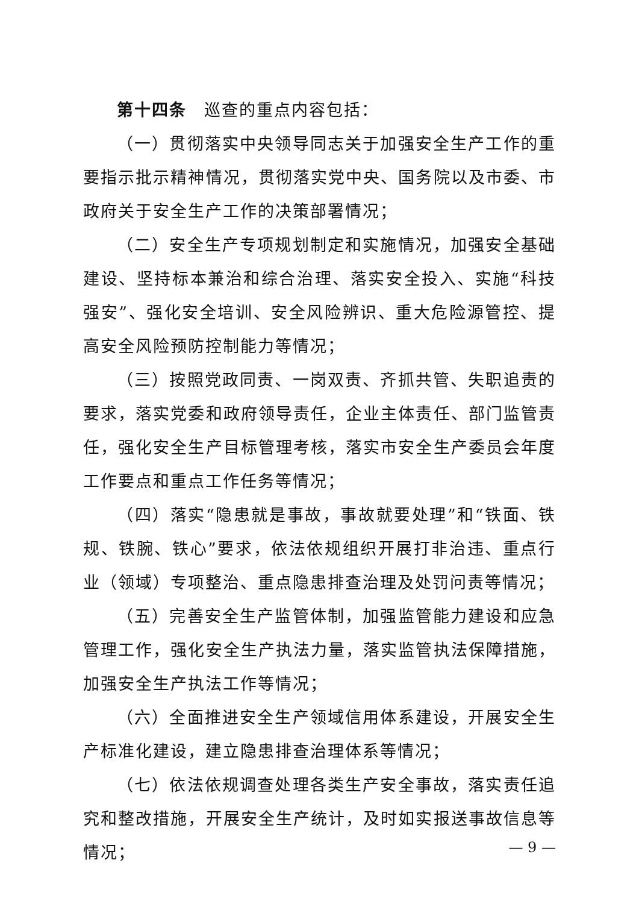第十四条　巡查的重点内容包括：
（一）贯彻落实中央领导同志关于加强安全生产工作的重要指示批示精神情况，贯彻落实党中央、国务院以及市委、市政府关于安全生产工作的决策部署情况；
（二）安全生产专项规划制定和实施情况，加强安全基础建设、坚持标本兼治和综合治理、落实安全投入、实施“科技强安”、强化安全培训、安全风险辨识、重大危险源管控、提高安全风险预防控制能力等情况；
（三）按照党政同责、一岗双责、齐抓共管、失职追责的要求，落实党委和政府领导责任，企业主体责任、部门监管责任，强化安全生产目标管理考核，落实市安全生产委员会年度工作要点和重点工作任务等情况；
（四）落实“隐患就是事故，事故就要处理”和“铁面、铁规、铁腕、铁心”要求，依法依规组织开展打非治违、重点行业（领域）专项整治、重点隐患排查治理及处罚问责等情况；
（五）完善安全生产监管体制，加强监管能力建设和应急管理工作，强化安全生产执法力量，落实监管执法保障措施，加强安全生产执法工作等情况；
（六）全面推进安全生产领域信用体系建设，开展安全生产标准化建设，建立隐患排查治理体系等情况；
（七）依法依规调查处理各类生产安全事故，落实责任追究和整改措施，开展安全生产统计，及时如实报送事故信息等情况；
— 9 —